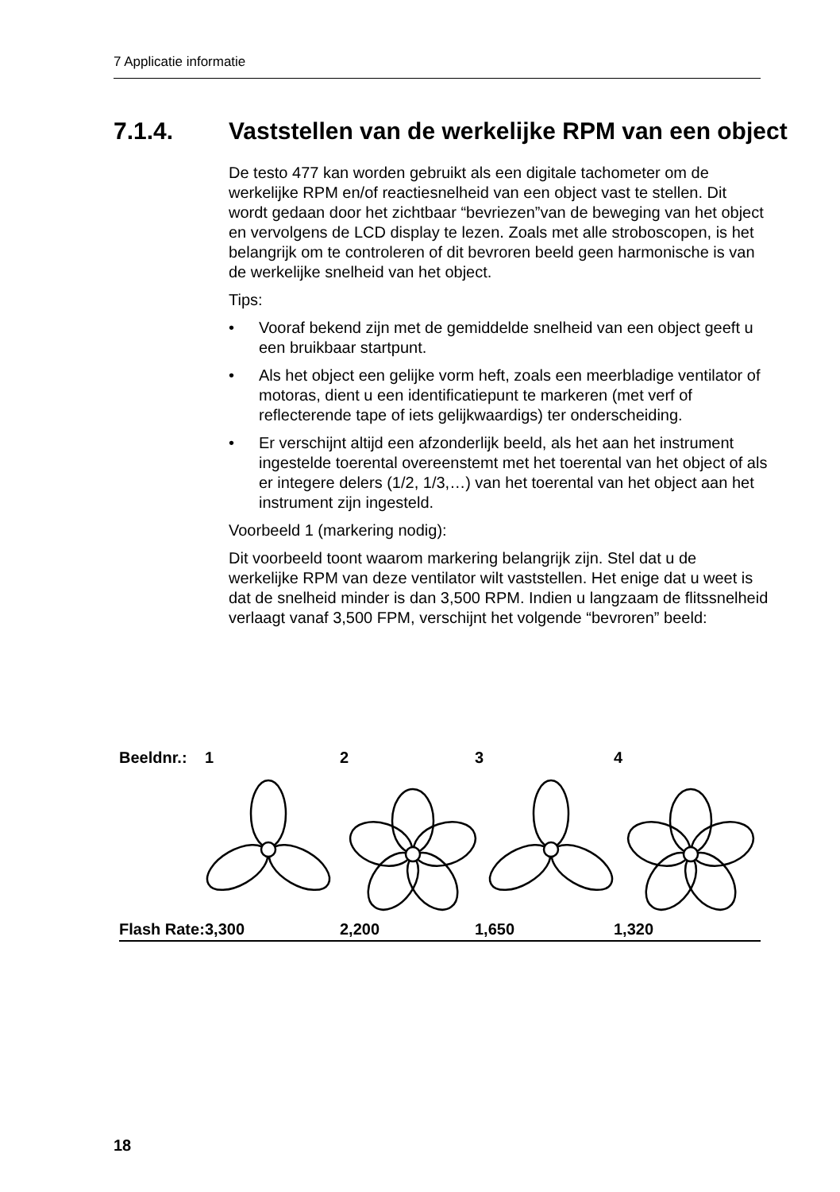7 Applicatie informatie
7.1.4. Vaststellen van de werkelijke RPM van een object
De testo 477 kan worden gebruikt als een digitale tachometer om de werkelijke RPM en/of reactiesnelheid van een object vast te stellen. Dit wordt gedaan door het zichtbaar “bevriezen”van de beweging van het object en vervolgens de LCD display te lezen. Zoals met alle stroboscopen, is het belangrijk om te controleren of dit bevroren beeld geen harmonische is van de werkelijke snelheid van het object.
Tips:
• Vooraf bekend zijn met de gemiddelde snelheid van een object geeft u een bruikbaar startpunt.
• Als het object een gelijke vorm heft, zoals een meerbladige ventilator of motoras, dient u een identificatiepunt te markeren (met verf of reflecterende tape of iets gelijkwaardigs) ter onderscheiding.
• Er verschijnt altijd een afzonderlijk beeld, als het aan het instrument ingestelde toerental overeenstemt met het toerental van het object of als er integere delers (1/2, 1/3,…) van het toerental van het object aan het instrument zijn ingesteld.
Voorbeeld 1 (markering nodig):
Dit voorbeeld toont waarom markering belangrijk zijn. Stel dat u de werkelijke RPM van deze ventilator wilt vaststellen. Het enige dat u weet is dat de snelheid minder is dan 3,500 RPM. Indien u langzaam de flitssnelheid verlaagt vanaf 3,500 FPM, verschijnt het volgende “bevroren” beeld:
| Beeldnr.: | 1 | 2 | 3 | 4 |
| Flash Rate: | 3,300 | 2,200 | 1,650 | 1,320 |
18